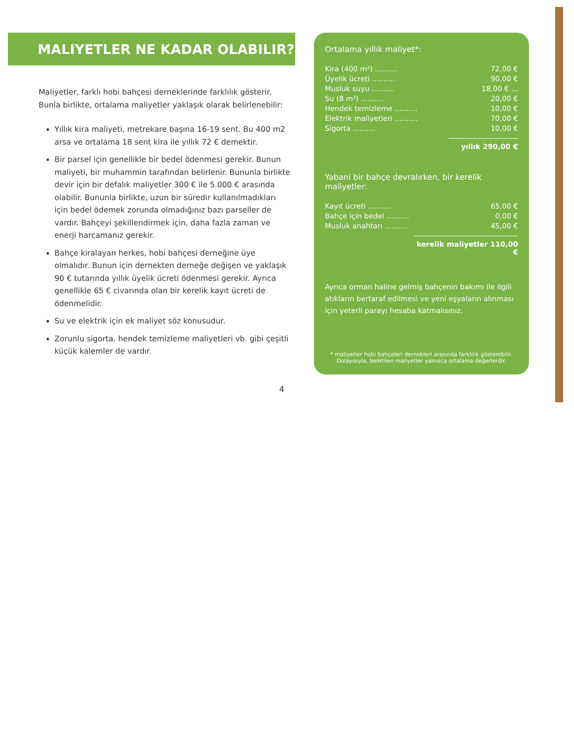MALIYETLER NE KADAR OLABILIR?
Maliyetler, farklı hobi bahçesi derneklerinde farklılık gösterir. Bunla birlikte, ortalama maliyetler yaklaşık olarak belirlenebilir:
Yıllık kira maliyeti, metrekare başına 16-19 sent. Bu 400 m2 arsa ve ortalama 18 sent kira ile yıllık 72 € demektir.
Bir parsel için genellikle bir bedel ödenmesi gerekir. Bunun maliyeti, bir muhammin tarafından belirlenir. Bununla birlikte devir için bir defalık maliyetler 300 € ile 5.000 € arasında olabilir. Bununla birlikte, uzun bir süredir kullanılmadıkları için bedel ödemek zorunda olmadığınız bazı parseller de vardır. Bahçeyi şekillendirmek için, daha fazla zaman ve enerji harcamanız gerekir.
Bahçe kiralayan herkes, hobi bahçesi derneğine üye olmalıdır. Bunun için dernekten derneğe değişen ve yaklaşık 90 € tutarında yıllık üyelik ücreti ödenmesi gerekir. Ayrıca genellikle 65 € civarında olan bir kerelik kayıt ücreti de ödenmelidir.
Su ve elektrik için ek maliyet söz konusudur.
Zorunlu sigorta, hendek temizleme maliyetleri vb. gibi çeşitli küçük kalemler de vardır.
4
Ortalama yıllık maliyet*:
| Kira (400 m²) .......... | 72,00 € |
| Üyelik ücreti .......... | 90,00 € |
| Musluk suyu .......... | 18,00 € ... |
| Su (8 m³) .......... | 20,00 € |
| Hendek temizleme .......... | 10,00 € |
| Elektrik maliyetleri .......... | 70,00 € |
| Sigorta .......... | 10,00 € |
yıllık 290,00 €
Yabani bir bahçe devralırken, bir kerelik maliyetler:
| Kayıt ücreti .......... | 65,00 € |
| Bahçe için bedel .......... | 0,00 € |
| Musluk anahtarı .......... | 45,00 € |
kerelik maliyetler 110,00 €
Ayrıca orman haline gelmiş bahçenin bakımı ile ilgili atıkların bertaraf edilmesi ve yeni eşyaların alınması için yeterli parayı hesaba katmalısınız.
* maliyetler hobi bahçeleri dernekleri arasında farklılık gösterebilir. Dolayısıyla, belirtilen maliyetler yalnızca ortalama değerlerdir.